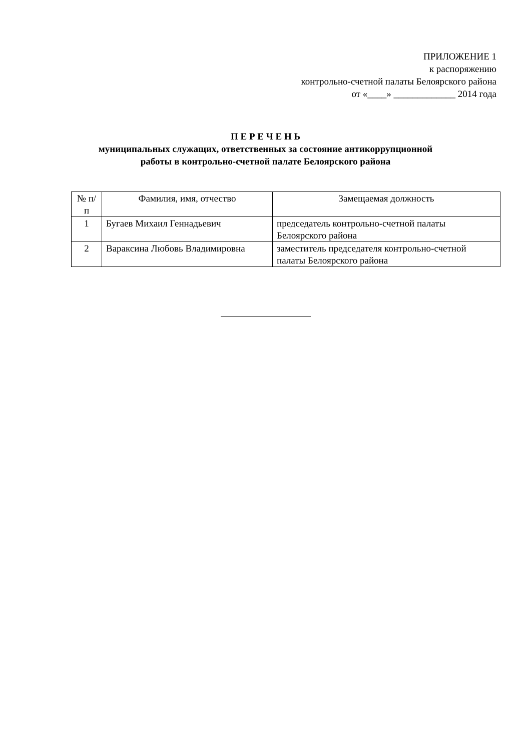ПРИЛОЖЕНИЕ 1
к распоряжению
контрольно-счетной палаты Белоярского района
от «____» _____________ 2014 года
П Е Р Е Ч Е Н Ь
муниципальных служащих, ответственных за состояние антикоррупционной
работы в контрольно-счетной палате Белоярского района
| № п/п | Фамилия, имя, отчество | Замещаемая должность |
| --- | --- | --- |
| 1 | Бугаев Михаил Геннадьевич | председатель контрольно-счетной палаты Белоярского района |
| 2 | Вараксина Любовь Владимировна | заместитель председателя контрольно-счетной палаты Белоярского района |